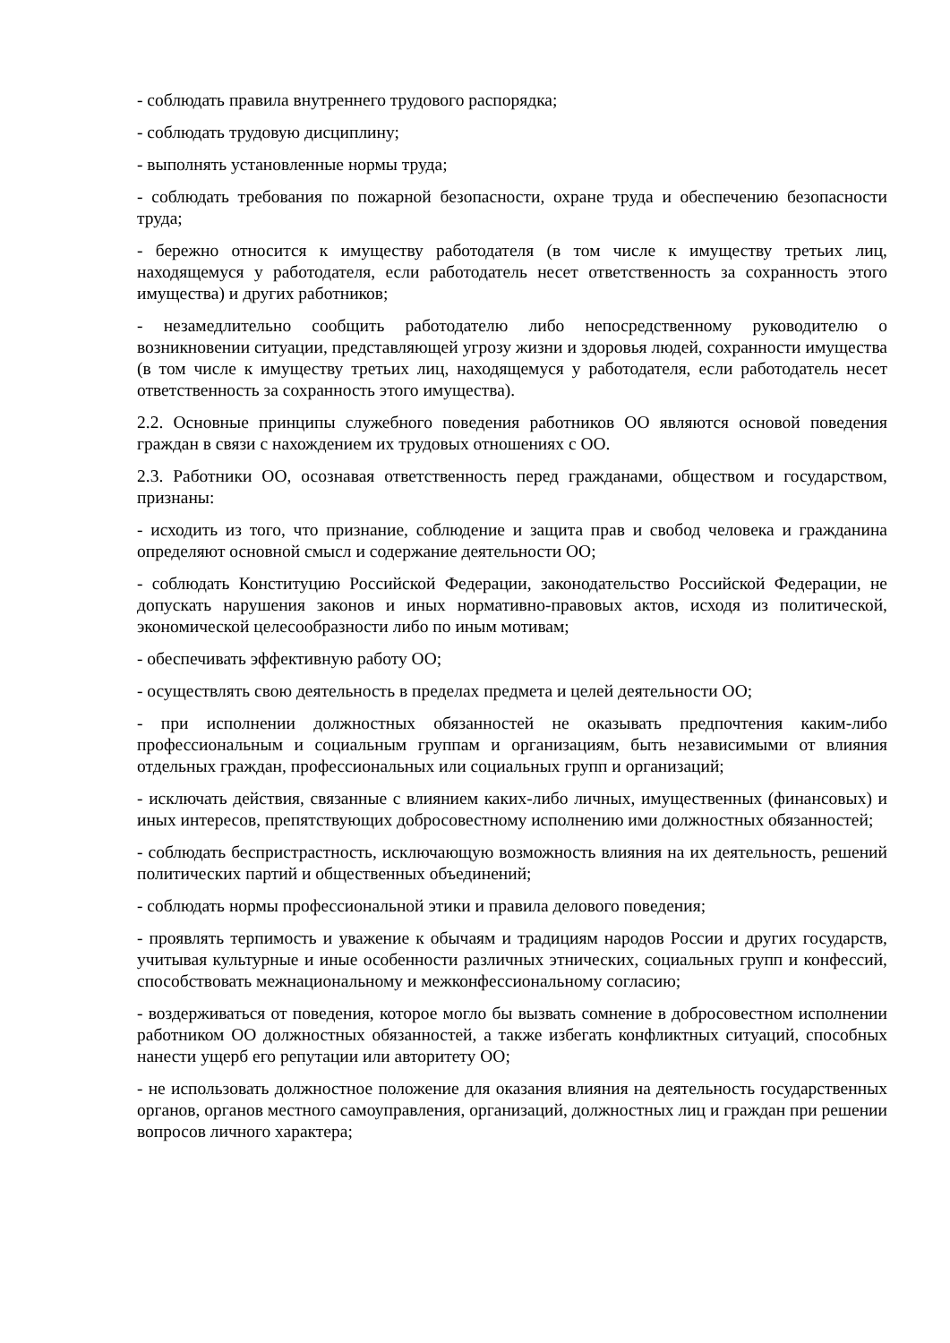- соблюдать правила внутреннего трудового распорядка;
- соблюдать трудовую дисциплину;
- выполнять установленные нормы труда;
- соблюдать требования по пожарной безопасности, охране труда и обеспечению безопасности труда;
- бережно относится к имуществу работодателя (в том числе к имуществу третьих лиц, находящемуся у работодателя, если работодатель несет ответственность за сохранность этого имущества) и других работников;
- незамедлительно сообщить работодателю либо непосредственному руководителю о возникновении ситуации, представляющей угрозу жизни и здоровья людей, сохранности имущества (в том числе к имуществу третьих лиц, находящемуся у работодателя, если работодатель несет ответственность за сохранность этого имущества).
2.2. Основные принципы служебного поведения работников ОО являются основой поведения граждан в связи с нахождением их трудовых отношениях с ОО.
2.3. Работники ОО, осознавая ответственность перед гражданами, обществом и государством, признаны:
- исходить из того, что признание, соблюдение и защита прав и свобод человека и гражданина определяют основной смысл и содержание деятельности ОО;
- соблюдать Конституцию Российской Федерации, законодательство Российской Федерации, не допускать нарушения законов и иных нормативно-правовых актов, исходя из политической, экономической целесообразности либо по иным мотивам;
- обеспечивать эффективную работу ОО;
- осуществлять свою деятельность в пределах предмета и целей деятельности ОО;
- при исполнении должностных обязанностей не оказывать предпочтения каким-либо профессиональным и социальным группам и организациям, быть независимыми от влияния отдельных граждан, профессиональных или социальных групп и организаций;
- исключать действия, связанные с влиянием каких-либо личных, имущественных (финансовых) и иных интересов, препятствующих добросовестному исполнению ими должностных обязанностей;
- соблюдать беспристрастность, исключающую возможность влияния на их деятельность, решений политических партий и общественных объединений;
- соблюдать нормы профессиональной этики и правила делового поведения;
- проявлять терпимость и уважение к обычаям и традициям народов России и других государств, учитывая культурные и иные особенности различных этнических, социальных групп и конфессий, способствовать межнациональному и межконфессиональному согласию;
- воздерживаться от поведения, которое могло бы вызвать сомнение в добросовестном исполнении работником ОО должностных обязанностей, а также избегать конфликтных ситуаций, способных нанести ущерб его репутации или авторитету ОО;
- не использовать должностное положение для оказания влияния на деятельность государственных органов, органов местного самоуправления, организаций, должностных лиц и граждан при решении вопросов личного характера;